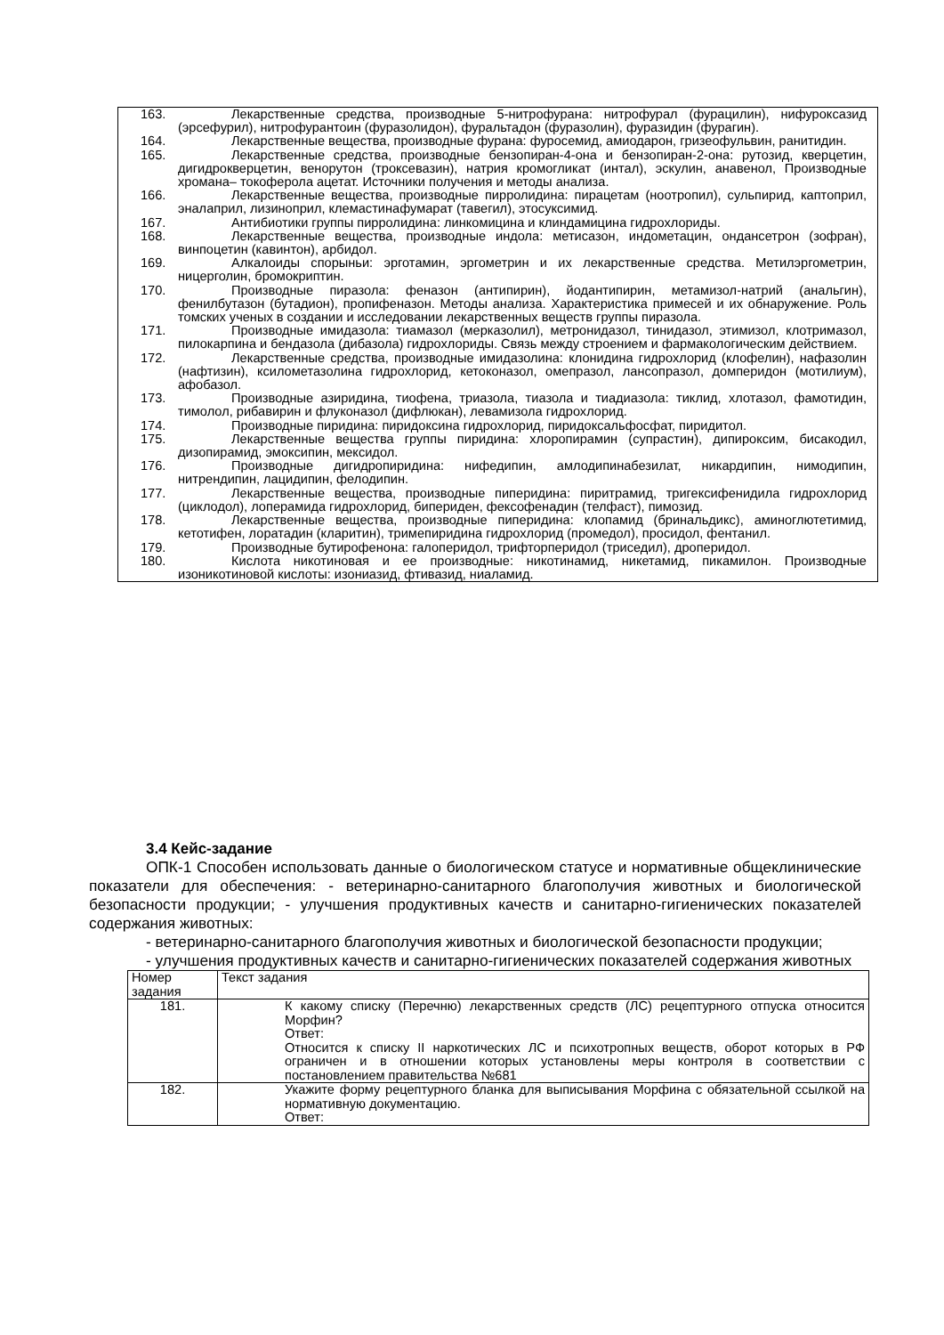163. Лекарственные средства, производные 5-нитрофурана: нитрофурал (фурацилин), нифуроксазид (эрсефурил), нитрофурантоин (фуразолидон), фуральтадон (фуразолин), фуразидин (фурагин).
164. Лекарственные вещества, производные фурана: фуросемид, амиодарон, гризеофульвин, ранитидин.
165. Лекарственные средства, производные бензопиран-4-она и бензопиран-2-она: рутозид, кверцетин, дигидрокверцетин, венорутон (троксевазин), натрия кромогликат (интал), эскулин, анавенол, Производные хромана– токоферола ацетат. Источники получения и методы анализа.
166. Лекарственные вещества, производные пирролидина: пирацетам (ноотропил), сульпирид, каптоприл, эналаприл, лизиноприл, клемастинафумарат (тавегил), этосуксимид.
167. Антибиотики группы пирролидина: линкомицина и клиндамицина гидрохлориды.
168. Лекарственные вещества, производные индола: метисазон, индометацин, ондансетрон (зофран), винпоцетин (кавинтон), арбидол.
169. Алкалоиды спорыньи: эрготамин, эргометрин и их лекарственные средства. Метилэргометрин, ницерголин, бромокриптин.
170. Производные пиразола: феназон (антипирин), йодантипирин, метамизол-натрий (анальгин), фенилбутазон (бутадион), пропифеназон. Методы анализа. Характеристика примесей и их обнаружение. Роль томских ученых в создании и исследовании лекарственных веществ группы пиразола.
171. Производные имидазола: тиамазол (мерказолил), метронидазол, тинидазол, этимизол, клотримазол, пилокарпина и бендазола (дибазола) гидрохлориды. Связь между строением и фармакологическим действием.
172. Лекарственные средства, производные имидазолина: клонидина гидрохлорид (клофелин), нафазолин (нафтизин), ксилометазолина гидрохлорид, кетоконазол, омепразол, лансопразол, домперидон (мотилиум), афобазол.
173. Производные азиридина, тиофена, триазола, тиазола и тиадиазола: тиклид, хлотазол, фамотидин, тимолол, рибавирин и флуконазол (дифлюкан), левамизола гидрохлорид.
174. Производные пиридина: пиридоксина гидрохлорид, пиридоксальфосфат, пиридитол.
175. Лекарственные вещества группы пиридина: хлоропирамин (супрастин), дипироксим, бисакодил, дизопирамид, эмоксипин, мексидол.
176. Производные дигидропиридина: нифедипин, амлодипинабезилат, никардипин, нимодипин, нитрендипин, лацидипин, фелодипин.
177. Лекарственные вещества, производные пиперидина: пиритрамид, тригексифенидила гидрохлорид (циклодол), лоперамида гидрохлорид, бипериден, фексофенадин (телфаст), пимозид.
178. Лекарственные вещества, производные пиперидина: клопамид (бринальдикс), аминоглютетимид, кетотифен, лоратадин (кларитин), тримепиридина гидрохлорид (промедол), просидол, фентанил.
179. Производные бутирофенона: галоперидол, трифторперидол (триседил), дроперидол.
180. Кислота никотиновая и ее производные: никотинамид, никетамид, пикамилон. Производные изоникотиновой кислоты: изониазид, фтивазид, ниаламид.
3.4 Кейс-задание
ОПК-1 Способен использовать данные о биологическом статусе и нормативные общеклинические показатели для обеспечения: - ветеринарно-санитарного благополучия животных и биологической безопасности продукции; - улучшения продуктивных качеств и санитарно-гигиенических показателей содержания животных:
- ветеринарно-санитарного благополучия животных и биологической безопасности продукции;
- улучшения продуктивных качеств и санитарно-гигиенических показателей содержания животных
| Номер задания | Текст задания |
| --- | --- |
| 181. | К какому списку (Перечню) лекарственных средств (ЛС) рецептурного отпуска относится Морфин? Ответ: Относится к списку II наркотических ЛС и психотропных веществ, оборот которых в РФ ограничен и в отношении которых установлены меры контроля в соответствии с постановлением правительства №681 |
| 182. | Укажите форму рецептурного бланка для выписывания Морфина с обязательной ссылкой на нормативную документацию. Ответ: |